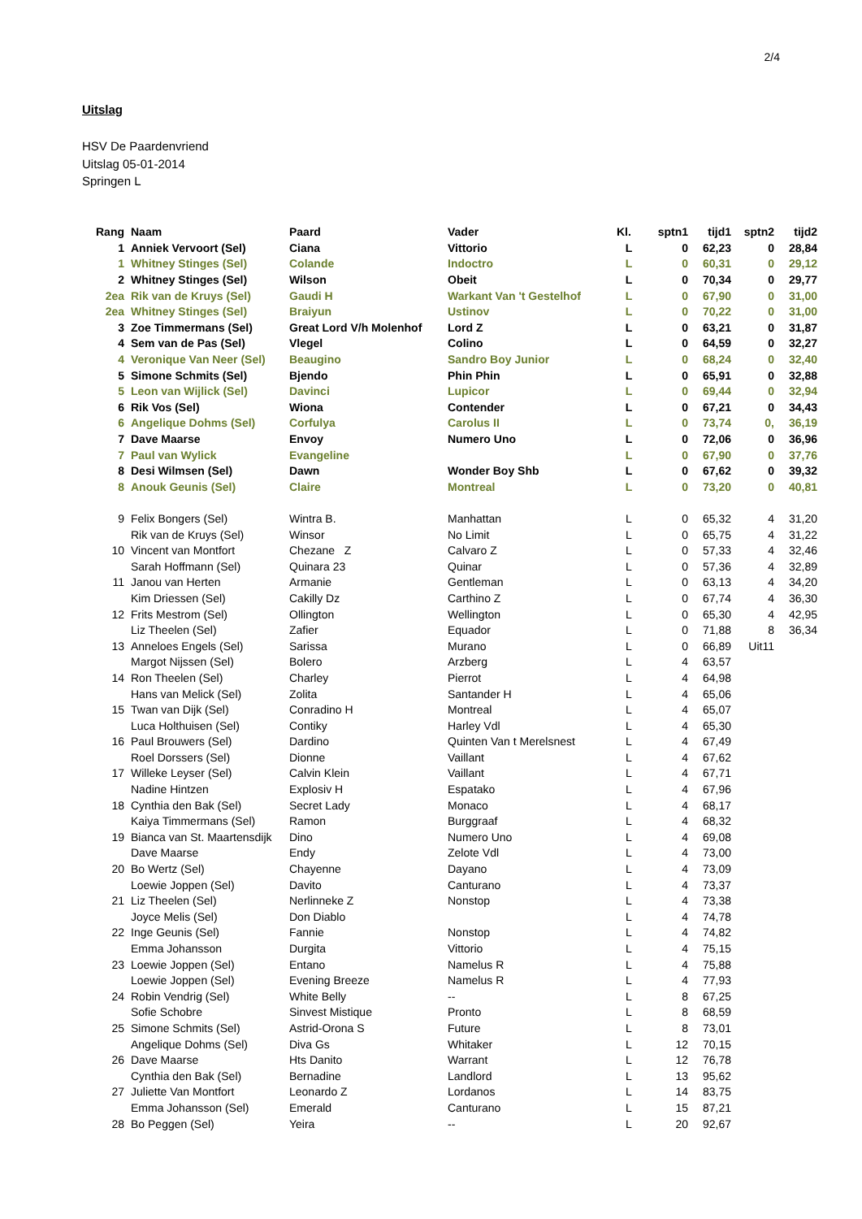2/4
Uitslag
HSV De Paardenvriend
Uitslag 05-01-2014
Springen L
| Rang | Naam | Paard | Vader | Kl. | sptn1 | tijd1 | sptn2 | tijd2 |
| --- | --- | --- | --- | --- | --- | --- | --- | --- |
| 1 | Anniek Vervoort (Sel) | Ciana | Vittorio | L | 0 | 62,23 | 0 | 28,84 |
| 1 | Whitney Stinges (Sel) | Colande | Indoctro | L | 0 | 60,31 | 0 | 29,12 |
| 2 | Whitney Stinges (Sel) | Wilson | Obeit | L | 0 | 70,34 | 0 | 29,77 |
| 2ea | Rik van de Kruys (Sel) | Gaudi H | Warkant Van 't Gestelhof | L | 0 | 67,90 | 0 | 31,00 |
| 2ea | Whitney Stinges (Sel) | Braiyun | Ustinov | L | 0 | 70,22 | 0 | 31,00 |
| 3 | Zoe Timmermans (Sel) | Great Lord V/h Molenhof | Lord Z | L | 0 | 63,21 | 0 | 31,87 |
| 4 | Sem van de Pas (Sel) | Vlegel | Colino | L | 0 | 64,59 | 0 | 32,27 |
| 4 | Veronique Van Neer (Sel) | Beaugino | Sandro Boy Junior | L | 0 | 68,24 | 0 | 32,40 |
| 5 | Simone Schmits (Sel) | Bjendo | Phin Phin | L | 0 | 65,91 | 0 | 32,88 |
| 5 | Leon van Wijlick (Sel) | Davinci | Lupicor | L | 0 | 69,44 | 0 | 32,94 |
| 6 | Rik Vos (Sel) | Wiona | Contender | L | 0 | 67,21 | 0 | 34,43 |
| 6 | Angelique Dohms (Sel) | Corfulya | Carolus II | L | 0 | 73,74 | 0, | 36,19 |
| 7 | Dave Maarse | Envoy | Numero Uno | L | 0 | 72,06 | 0 | 36,96 |
| 7 | Paul van Wylick | Evangeline | | L | 0 | 67,90 | 0 | 37,76 |
| 8 | Desi Wilmsen (Sel) | Dawn | Wonder Boy Shb | L | 0 | 67,62 | 0 | 39,32 |
| 8 | Anouk Geunis (Sel) | Claire | Montreal | L | 0 | 73,20 | 0 | 40,81 |
| 9 | Felix Bongers (Sel) | Wintra B. | Manhattan | L | 0 | 65,32 | 4 | 31,20 |
| | Rik van de Kruys (Sel) | Winsor | No Limit | L | 0 | 65,75 | 4 | 31,22 |
| 10 | Vincent van Montfort | Chezane Z | Calvaro Z | L | 0 | 57,33 | 4 | 32,46 |
| | Sarah Hoffmann (Sel) | Quinara 23 | Quinar | L | 0 | 57,36 | 4 | 32,89 |
| 11 | Janou van Herten | Armanie | Gentleman | L | 0 | 63,13 | 4 | 34,20 |
| | Kim Driessen (Sel) | Cakilly Dz | Carthino Z | L | 0 | 67,74 | 4 | 36,30 |
| 12 | Frits Mestrom (Sel) | Ollington | Wellington | L | 0 | 65,30 | 4 | 42,95 |
| | Liz Theelen (Sel) | Zafier | Equador | L | 0 | 71,88 | 8 | 36,34 |
| 13 | Anneloes Engels (Sel) | Sarissa | Murano | L | 0 | 66,89 | Uit11 | |
| | Margot Nijssen (Sel) | Bolero | Arzberg | L | 4 | 63,57 | | |
| 14 | Ron Theelen (Sel) | Charley | Pierrot | L | 4 | 64,98 | | |
| | Hans van Melick (Sel) | Zolita | Santander H | L | 4 | 65,06 | | |
| 15 | Twan van Dijk (Sel) | Conradino H | Montreal | L | 4 | 65,07 | | |
| | Luca Holthuisen (Sel) | Contiky | Harley Vdl | L | 4 | 65,30 | | |
| 16 | Paul Brouwers (Sel) | Dardino | Quinten Van t Merelsnest | L | 4 | 67,49 | | |
| | Roel Dorssers (Sel) | Dionne | Vaillant | L | 4 | 67,62 | | |
| 17 | Willeke Leyser (Sel) | Calvin Klein | Vaillant | L | 4 | 67,71 | | |
| | Nadine Hintzen | Explosiv H | Espatako | L | 4 | 67,96 | | |
| 18 | Cynthia den Bak (Sel) | Secret Lady | Monaco | L | 4 | 68,17 | | |
| | Kaiya Timmermans (Sel) | Ramon | Burggraaf | L | 4 | 68,32 | | |
| 19 | Bianca van St. Maartensdijk | Dino | Numero Uno | L | 4 | 69,08 | | |
| | Dave Maarse | Endy | Zelote Vdl | L | 4 | 73,00 | | |
| 20 | Bo Wertz (Sel) | Chayenne | Dayano | L | 4 | 73,09 | | |
| | Loewie Joppen (Sel) | Davito | Canturano | L | 4 | 73,37 | | |
| 21 | Liz Theelen (Sel) | Nerlinneke Z | Nonstop | L | 4 | 73,38 | | |
| | Joyce Melis (Sel) | Don Diablo | | L | 4 | 74,78 | | |
| 22 | Inge Geunis (Sel) | Fannie | Nonstop | L | 4 | 74,82 | | |
| | Emma Johansson | Durgita | Vittorio | L | 4 | 75,15 | | |
| 23 | Loewie Joppen (Sel) | Entano | Namelus R | L | 4 | 75,88 | | |
| | Loewie Joppen (Sel) | Evening Breeze | Namelus R | L | 4 | 77,93 | | |
| 24 | Robin Vendrig (Sel) | White Belly | -- | L | 8 | 67,25 | | |
| | Sofie Schobre | Sinvest Mistique | Pronto | L | 8 | 68,59 | | |
| 25 | Simone Schmits (Sel) | Astrid-Orona S | Future | L | 8 | 73,01 | | |
| | Angelique Dohms (Sel) | Diva Gs | Whitaker | L | 12 | 70,15 | | |
| 26 | Dave Maarse | Hts Danito | Warrant | L | 12 | 76,78 | | |
| | Cynthia den Bak (Sel) | Bernadine | Landlord | L | 13 | 95,62 | | |
| 27 | Juliette Van Montfort | Leonardo Z | Lordanos | L | 14 | 83,75 | | |
| | Emma Johansson (Sel) | Emerald | Canturano | L | 15 | 87,21 | | |
| 28 | Bo Peggen (Sel) | Yeira | -- | L | 20 | 92,67 | | |